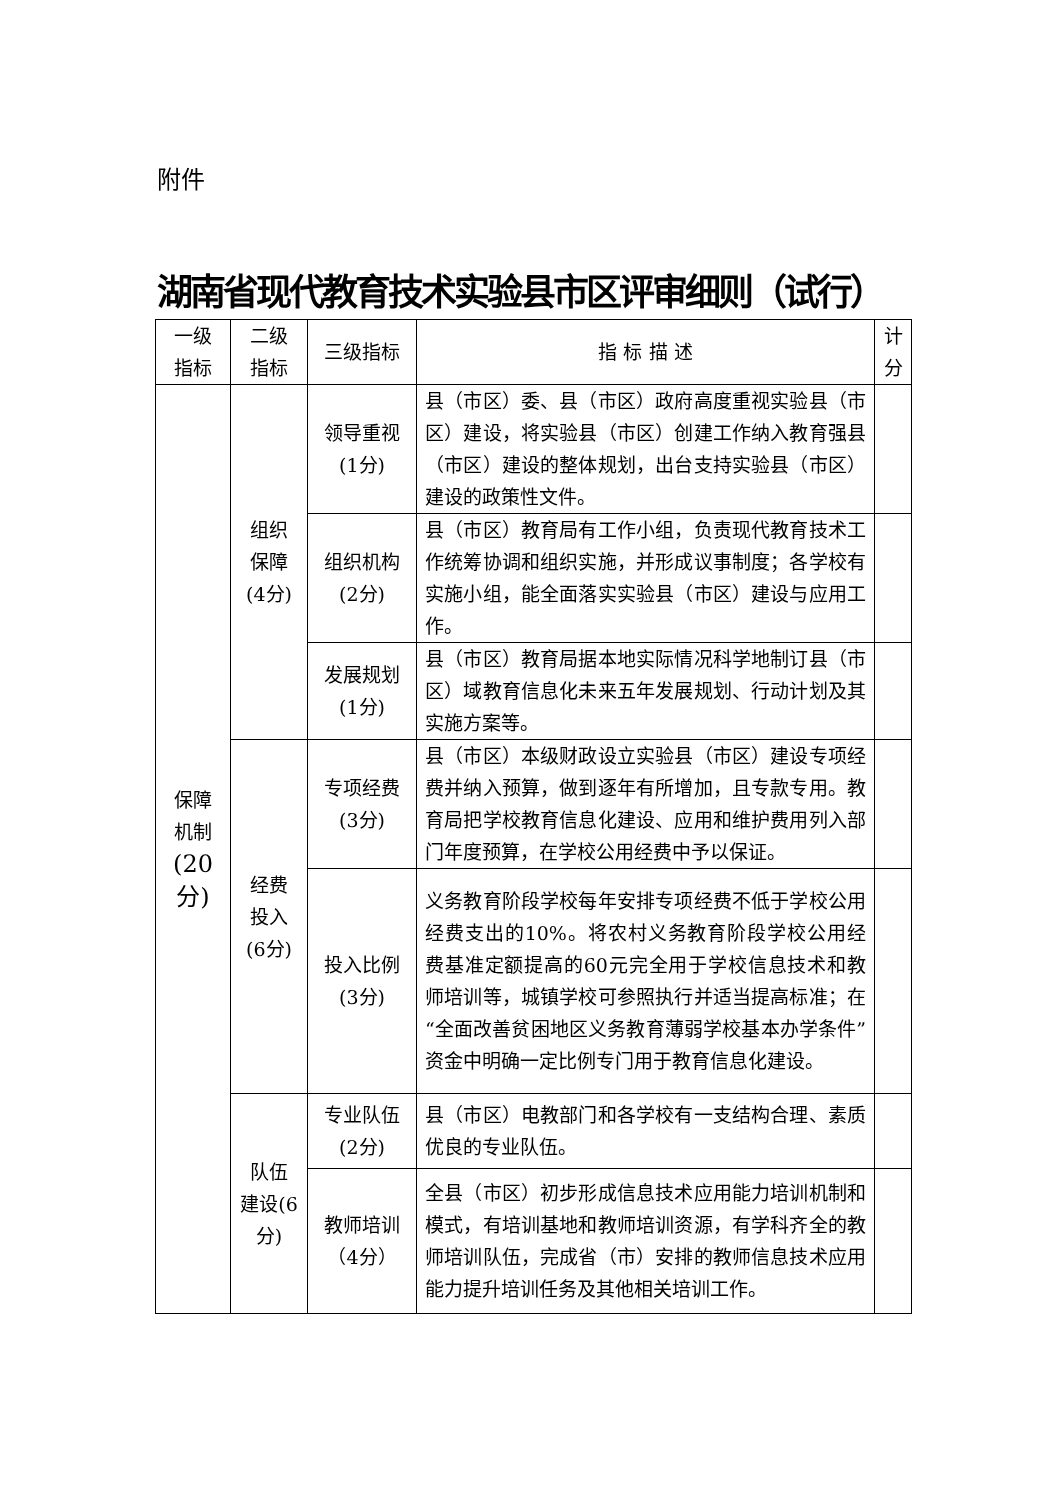附件
湖南省现代教育技术实验县市区评审细则（试行）
| 一级 指标 | 二级 指标 | 三级指标 | 指 标 描 述 | 计 分 |
| --- | --- | --- | --- | --- |
| 保障 机制 (20 分) | 组织 保障 (4分) | 领导重视 (1分) | 县（市区）委、县（市区）政府高度重视实验县（市区）建设，将实验县（市区）创建工作纳入教育强县（市区）建设的整体规划，出台支持实验县（市区）建设的政策性文件。 | |
| | | 组织机构 (2分) | 县（市区）教育局有工作小组，负责现代教育技术工作统筹协调和组织实施，并形成议事制度；各学校有实施小组，能全面落实实验县（市区）建设与应用工作。 | |
| | | 发展规划 (1分) | 县（市区）教育局据本地实际情况科学地制订县（市区）域教育信息化未来五年发展规划、行动计划及其实施方案等。 | |
| | 经费 投入 (6分) | 专项经费 (3分) | 县（市区）本级财政设立实验县（市区）建设专项经费并纳入预算，做到逐年有所增加，且专款专用。教育局把学校教育信息化建设、应用和维护费用列入部门年度预算，在学校公用经费中予以保证。 | |
| | | 投入比例 (3分) | 义务教育阶段学校每年安排专项经费不低于学校公用经费支出的10%。将农村义务教育阶段学校公用经费基准定额提高的60元完全用于学校信息技术和教师培训等，城镇学校可参照执行并适当提高标准；在“全面改善贫困地区义务教育薄弱学校基本办学条件”资金中明确一定比例专门用于教育信息化建设。 | |
| | 队伍 建设(6 分) | 专业队伍 (2分) | 县（市区）电教部门和各学校有一支结构合理、素质优良的专业队伍。 | |
| | | 教师培训 （4分） | 全县（市区）初步形成信息技术应用能力培训机制和模式，有培训基地和教师培训资源，有学科齐全的教师培训队伍，完成省（市）安排的教师信息技术应用能力提升培训任务及其他相关培训工作。 | |